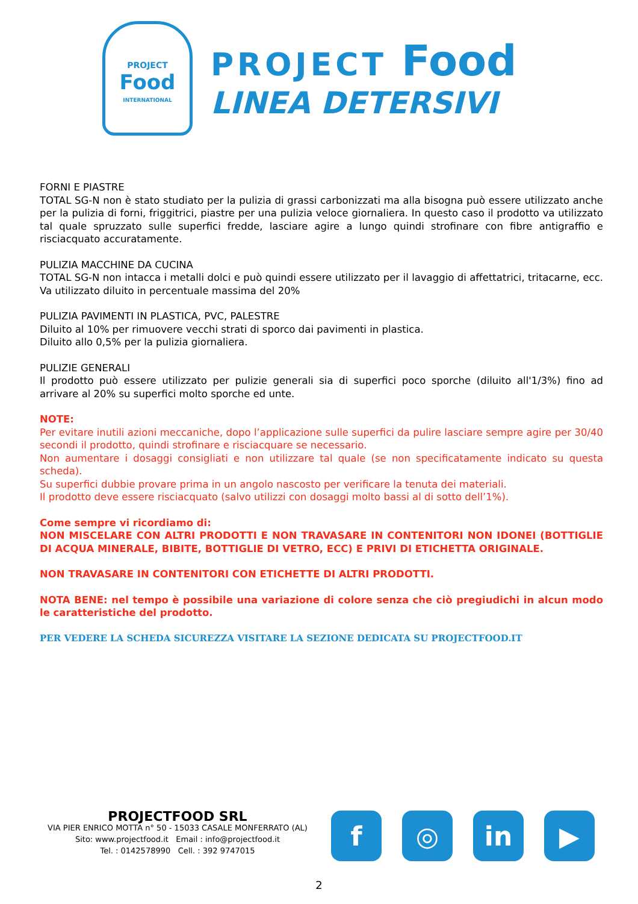PROJECT
Food
INTERNATIONAL
PROJECT Food
LINEA DETERSIVI
FORNI E PIASTRE
TOTAL SG-N non è stato studiato per la pulizia di grassi carbonizzati ma alla bisogna può essere utilizzato anche per la pulizia di forni, friggitrici, piastre per una pulizia veloce giornaliera. In questo caso il prodotto va utilizzato tal quale spruzzato sulle superfici fredde, lasciare agire a lungo quindi strofinare con fibre antigraffio e risciacquato accuratamente.
PULIZIA MACCHINE DA CUCINA
TOTAL SG-N non intacca i metalli dolci e può quindi essere utilizzato per il lavaggio di affettatrici, tritacarne, ecc. Va utilizzato diluito in percentuale massima del 20%
PULIZIA PAVIMENTI IN PLASTICA, PVC, PALESTRE
Diluito al 10% per rimuovere vecchi strati di sporco dai pavimenti in plastica.
Diluito allo 0,5% per la pulizia giornaliera.
PULIZIE GENERALI
Il prodotto può essere utilizzato per pulizie generali sia di superfici poco sporche (diluito all'1/3%) fino ad arrivare al 20% su superfici molto sporche ed unte.
NOTE:
Per evitare inutili azioni meccaniche, dopo l’applicazione sulle superfici da pulire lasciare sempre agire per 30/40 secondi il prodotto, quindi strofinare e risciacquare se necessario.
Non aumentare i dosaggi consigliati e non utilizzare tal quale (se non specificatamente indicato su questa scheda).
Su superfici dubbie provare prima in un angolo nascosto per verificare la tenuta dei materiali.
Il prodotto deve essere risciacquato (salvo utilizzi con dosaggi molto bassi al di sotto dell’1%).
Come sempre vi ricordiamo di:
NON MISCELARE CON ALTRI PRODOTTI E NON TRAVASARE IN CONTENITORI NON IDONEI (BOTTIGLIE DI ACQUA MINERALE, BIBITE, BOTTIGLIE DI VETRO, ECC) E PRIVI DI ETICHETTA ORIGINALE.
NON TRAVASARE IN CONTENITORI CON ETICHETTE DI ALTRI PRODOTTI.
NOTA BENE: nel tempo è possibile una variazione di colore senza che ciò pregiudichi in alcun modo le caratteristiche del prodotto.
PER VEDERE LA SCHEDA SICUREZZA VISITARE LA SEZIONE DEDICATA SU PROJECTFOOD.IT
PROJECTFOOD SRL
VIA PIER ENRICO MOTTA n° 50 - 15033 CASALE MONFERRATO (AL)
Sito: www.projectfood.it Email : info@projectfood.it
Tel. : 0142578990 Cell. : 392 9747015
f ◎ in ▶
2